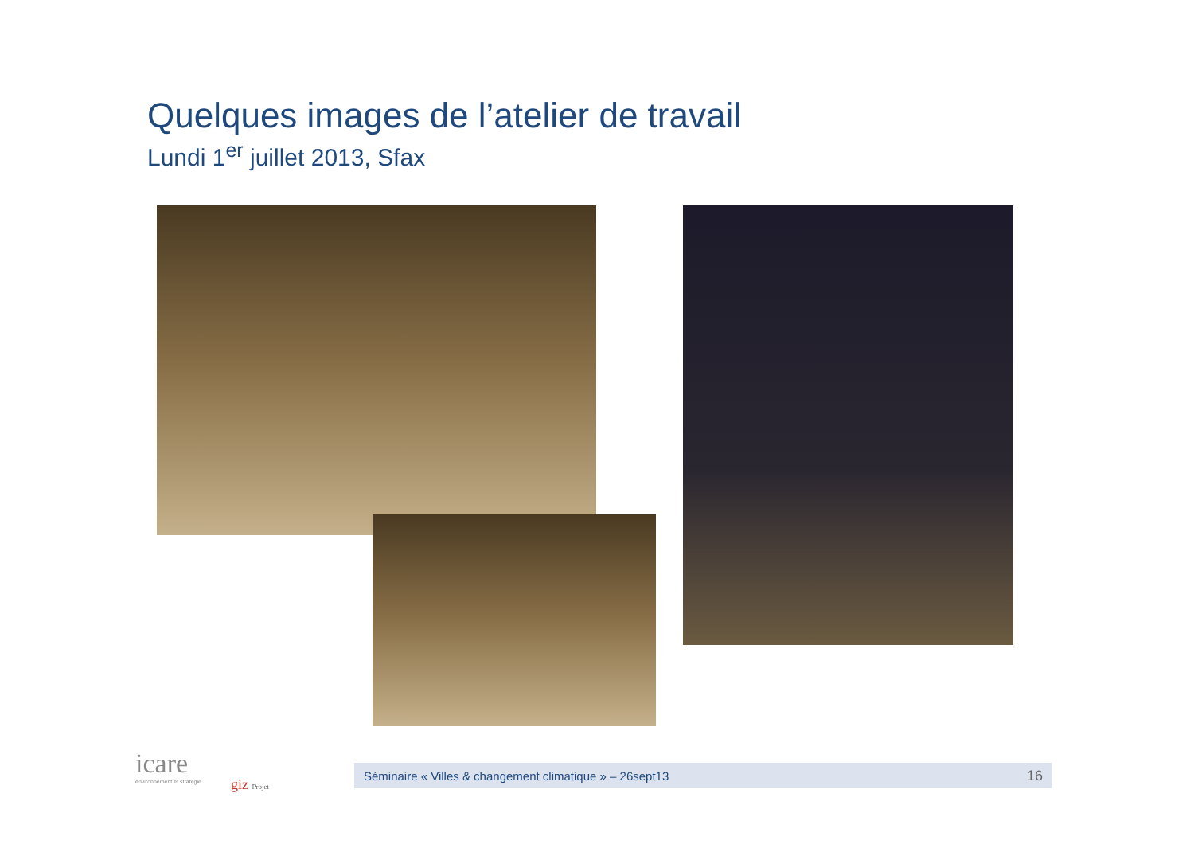Quelques images de l’atelier de travail
Lundi 1<sup>er</sup> juillet 2013, Sfax
icare
environnement et stratégie
giz Projet
Séminaire « Villes & changement climatique » – 26sept13 16